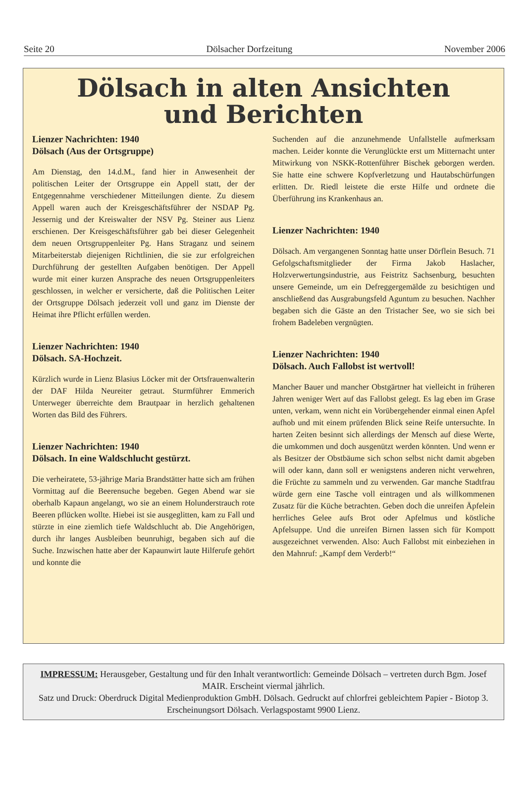Seite 20 Dölsacher Dorfzeitung November 2006
Dölsach in alten Ansichten
und Berichten
Lienzer Nachrichten: 1940
Dölsach (Aus der Ortsgruppe)
Am Dienstag, den 14.d.M., fand hier in Anwesenheit der politischen Leiter der Ortsgruppe ein Appell statt, der der Entgegennahme verschiedener Mitteilungen diente. Zu diesem Appell waren auch der Kreisgeschäftsführer der NSDAP Pg. Jessernig und der Kreiswalter der NSV Pg. Steiner aus Lienz erschienen. Der Kreisgeschäftsführer gab bei dieser Gelegenheit dem neuen Ortsgruppenleiter Pg. Hans Straganz und seinem Mitarbeiterstab diejenigen Richtlinien, die sie zur erfolgreichen Durchführung der gestellten Aufgaben benötigen. Der Appell wurde mit einer kurzen Ansprache des neuen Ortsgruppenleiters geschlossen, in welcher er versicherte, daß die Politischen Leiter der Ortsgruppe Dölsach jederzeit voll und ganz im Dienste der Heimat ihre Pflicht erfüllen werden.
Lienzer Nachrichten: 1940
Dölsach. SA-Hochzeit.
Kürzlich wurde in Lienz Blasius Löcker mit der Ortsfrauenwalterin der DAF Hilda Neureiter getraut. Sturmführer Emmerich Unterweger überreichte dem Brautpaar in herzlich gehaltenen Worten das Bild des Führers.
Lienzer Nachrichten: 1940
Dölsach. In eine Waldschlucht gestürzt.
Die verheiratete, 53-jährige Maria Brandstätter hatte sich am frühen Vormittag auf die Beerensuche begeben. Gegen Abend war sie oberhalb Kapaun angelangt, wo sie an einem Holunderstrauch rote Beeren pflücken wollte. Hiebei ist sie ausgeglitten, kam zu Fall und stürzte in eine ziemlich tiefe Waldschlucht ab. Die Angehörigen, durch ihr langes Ausbleiben beunruhigt, begaben sich auf die Suche. Inzwischen hatte aber der Kapaunwirt laute Hilferufe gehört und konnte die
Suchenden auf die anzunehmende Unfallstelle aufmerksam machen. Leider konnte die Verunglückte erst um Mitternacht unter Mitwirkung von NSKK-Rottenführer Bischek geborgen werden. Sie hatte eine schwere Kopfverletzung und Hautabschürfungen erlitten. Dr. Riedl leistete die erste Hilfe und ordnete die Überführung ins Krankenhaus an.
Lienzer Nachrichten: 1940
Dölsach. Am vergangenen Sonntag hatte unser Dörflein Besuch. 71 Gefolgschaftsmitglieder der Firma Jakob Haslacher, Holzverwertungsindustrie, aus Feistritz Sachsenburg, besuchten unsere Gemeinde, um ein Defreggergemälde zu besichtigen und anschließend das Ausgrabungsfeld Aguntum zu besuchen. Nachher begaben sich die Gäste an den Tristacher See, wo sie sich bei frohem Badeleben vergnügten.
Lienzer Nachrichten: 1940
Dölsach. Auch Fallobst ist wertvoll!
Mancher Bauer und mancher Obstgärtner hat vielleicht in früheren Jahren weniger Wert auf das Fallobst gelegt. Es lag eben im Grase unten, verkam, wenn nicht ein Vorübergehender einmal einen Apfel aufhob und mit einem prüfenden Blick seine Reife untersuchte. In harten Zeiten besinnt sich allerdings der Mensch auf diese Werte, die umkommen und doch ausgenützt werden könnten. Und wenn er als Besitzer der Obstbäume sich schon selbst nicht damit abgeben will oder kann, dann soll er wenigstens anderen nicht verwehren, die Früchte zu sammeln und zu verwenden. Gar manche Stadtfrau würde gern eine Tasche voll eintragen und als willkommenen Zusatz für die Küche betrachten. Geben doch die unreifen Äpfelein herrliches Gelee aufs Brot oder Apfelmus und köstliche Apfelsuppe. Und die unreifen Birnen lassen sich für Kompott ausgezeichnet verwenden. Also: Auch Fallobst mit einbeziehen in den Mahnruf: „Kampf dem Verderb!“
IMPRESSUM: Herausgeber, Gestaltung und für den Inhalt verantwortlich: Gemeinde Dölsach – vertreten durch Bgm. Josef MAIR. Erscheint viermal jährlich.
Satz und Druck: Oberdruck Digital Medienproduktion GmbH. Dölsach. Gedruckt auf chlorfrei gebleichtem Papier - Biotop 3. Erscheinungsort Dölsach. Verlagspostamt 9900 Lienz.